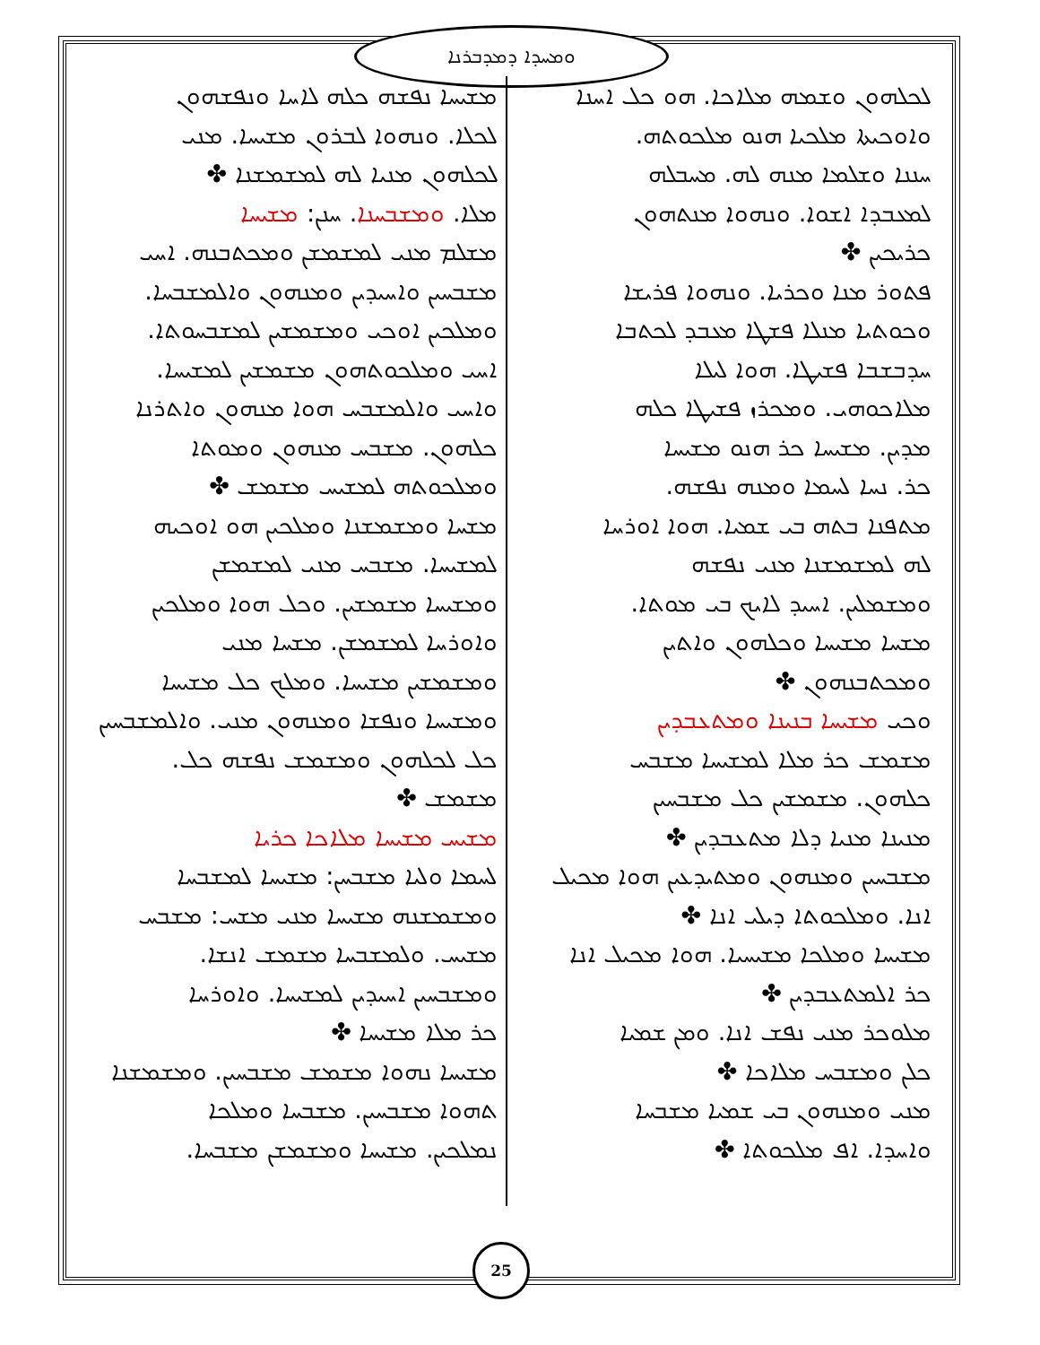ܘܡܚܕܐ ܕܡܕܒܪܢܐ
ܠܟܠܗܘܢ ܘܫܡܗ ܡܠܐܟܐ. ܗܘ ܟܠ ܐܚܢܐ
ܘܐܘܟܝܬܐ ܡܠܟܝܐ ܗܢܘ ܡܠܟܘܬܗ.
ܚܢܢܐ ܘܫܠܡܐ ܡܢܗ ܠܗ. ܡܚܒܠܗ
ܠܡܥܒܕܐ ܐܫܘܐ. ܘܢܗܘܐ ܡܢܬܗܘܢ
ܟܪܝܟܝܢ ✤
ܦܬܘܪ ܡܢܐ ܘܟܪܝܐ. ܘܢܗܘܐ ܦܪܝܫܐ
ܘܟܘܬܝܐ ܡܢܠܐ ܦܫܛܐ ܡܥܒܕ ܠܟܬܒܐ
ܚܕܒܫܒܐ ܦܫܝܛܐ. ܗܘܐ ܠܝܠܐ
ܡܠܐܟܘܗܝ. ܘܡܟܪܙ ܦܫܝܛܐ ܟܠܗ
ܡܕܝܢ. ܡܫܝܚܐ ܟܪ ܗܢܘ ܡܫܝܚܐ
ܟܪ. ܢܚܐ ܠܚܡܐ ܘܡܢܗ ܢܦܫܗ.
ܡܬܦܢܐ ܒܬܗ ܒܝ ܫܡܝܐ. ܗܘܐ ܐܘܪܚܐ
ܠܗ ܠܡܫܡܫܢܐ ܡܢܝ ܢܦܫܗ
ܘܡܫܡܠܝܢ. ܐܚܝܕ ܠܐܝܟ ܒܝ ܡܘܬܐ.
ܡܫܚܐ ܡܫܝܚܐ ܘܟܠܗܘܢ ܘܐܬܝܢ
ܘܡܟܬܒܢܗܘܢ ✤
ܘܟܝ ܡܫܝܚܐ ܒܢܝܢܐ ܘܡܬܥܒܕܝܢ
ܡܫܡܫ ܟܪ ܡܠܐ ܠܡܫܝܚܐ ܡܫܒܚ
ܟܠܗܘܢ. ܡܫܡܫܝܢ ܟܠ ܡܫܒܚܝܢ
ܡܢܝܢܐ ܡܢܝܐ ܕܠܐ ܡܬܥܒܕܝܢ ✤
ܡܫܒܚܝܢ ܘܡܢܗܘܢ ܘܡܬܝܕܥܝܢ ܗܘܐ ܡܟܝܠ
ܐܢܐ. ܘܡܠܟܘܬܐ ܕܝܠܝ ܐܢܐ ✤
ܡܫܝܚܐ ܘܡܠܟܐ ܡܫܝܚܝܐ. ܗܘܐ ܡܟܝܠ ܐܢܐ
ܟܪ ܐܠܡܬܥܒܕܝܢ ✤
ܡܠܘܟܪ ܡܢܝ ܢܦܫ ܐܢܐ. ܘܡܢ ܫܡܝܐ
ܟܠܢ ܘܡܫܒܚ ܡܠܐܟܐ ✤
ܡܢܝ ܘܡܢܗܘܢ ܒܝ ܫܡܝܐ ܡܫܒܚܐ
ܘܐܚܕܐ. ܐܦ ܡܠܟܘܬܐ ✤
ܡܫܝܚܐ ܢܦܫܗ ܟܠܗ ܠܐܚܐ ܘܢܦܫܗܘܢ
ܠܟܠܐ. ܘܢܗܘܐ ܠܒܪܘܢ ܡܫܝܚܐ. ܡܢܝ
ܠܟܠܗܘܢ ܡܢܝܐ ܠܗ ܠܡܫܡܫܢܐ ✤
ܡܠܐ. ܘܡܫܒܚܢܐ. ܚܢܢ: ܡܫܝܚܐ
ܡܫܠܡ ܡܢܝ ܠܡܫܡܫܢ ܘܡܟܬܒܢܗ. ܐܚܝ
ܡܫܒܚܝܢ ܘܐܚܝܕܝܢ ܘܡܢܗܘܢ ܘܐܠܡܫܒܚܐ.
ܘܡܠܟܝܢ ܐܘܟܝ ܘܡܫܡܫܝܢ ܠܡܫܒܚܘܬܐ.
ܐܚܝ ܘܡܠܟܘܬܗܘܢ ܡܫܡܫܝܢ ܠܡܫܝܚܐ.
ܘܐܚܝ ܘܐܠܡܫܒܚ ܗܘܐ ܡܢܗܘܢ ܘܐܬܪܢܐ
ܟܠܗܘܢ. ܡܫܒܚ ܡܢܗܘܢ ܘܡܘܬܐ
ܘܡܠܟܘܬܗ ܠܡܫܝܚ ܡܫܡܫ ✤
ܡܫܚܐ ܘܡܫܡܫܢܐ ܘܡܠܟܝܢ ܗܘ ܐܘܟܝܗ
ܠܡܫܝܚܐ. ܡܫܒܚ ܡܢܝ ܠܡܫܡܫܢ
ܘܡܫܝܚܐ ܡܫܡܫܝܢ. ܘܟܠ ܗܘܐ ܘܡܠܟܝܢ
ܘܐܘܪܚܐ ܠܡܫܡܫܢ. ܡܫܚܐ ܡܢܝ
ܘܡܫܡܫܝܢ ܡܫܝܚܐ. ܘܡܠܟ ܟܠ ܡܫܝܚܐ
ܘܡܫܝܚܐ ܘܢܦܫܐ ܘܡܢܗܘܢ ܡܢܝ. ܘܐܠܡܫܒܚܝܢ
ܟܠ ܠܟܠܗܘܢ ܘܡܫܡܫ ܢܦܫܗ ܟܠ.
ܡܫܡܫ ✤
ܡܫܝܚ ܡܫܝܚܐ ܡܠܐܟܐ ܟܪܝܐ
ܠܚܡܐ ܘܠܝܐ ܡܫܒܚܢ: ܡܫܝܚܐ ܠܡܫܒܚܐ
ܘܡܫܡܫܢܗ ܡܫܝܚܐ ܡܢܝ ܡܫܚ: ܡܫܒܚ
ܡܫܝܚ. ܘܠܡܫܒܚܐ ܡܫܡܫ ܐܢܫܐ.
ܘܡܫܒܚܝܢ ܐܚܝܕܝܢ ܠܡܫܝܚܐ. ܘܐܘܪܚܐ
ܟܪ ܡܠܐ ܡܫܝܚܐ ✤
ܡܫܝܚܐ ܢܗܘܐ ܡܫܡܫ ܡܫܒܚܝܢ. ܘܡܫܡܫܢܐ
ܬܗܘܐ ܡܫܒܚܝܢ. ܡܫܒܚܐ ܘܡܠܟܐ
ܢܡܠܟܝܢ. ܡܫܝܚܐ ܘܡܫܡܫܢ ܡܫܒܚܐ.
25